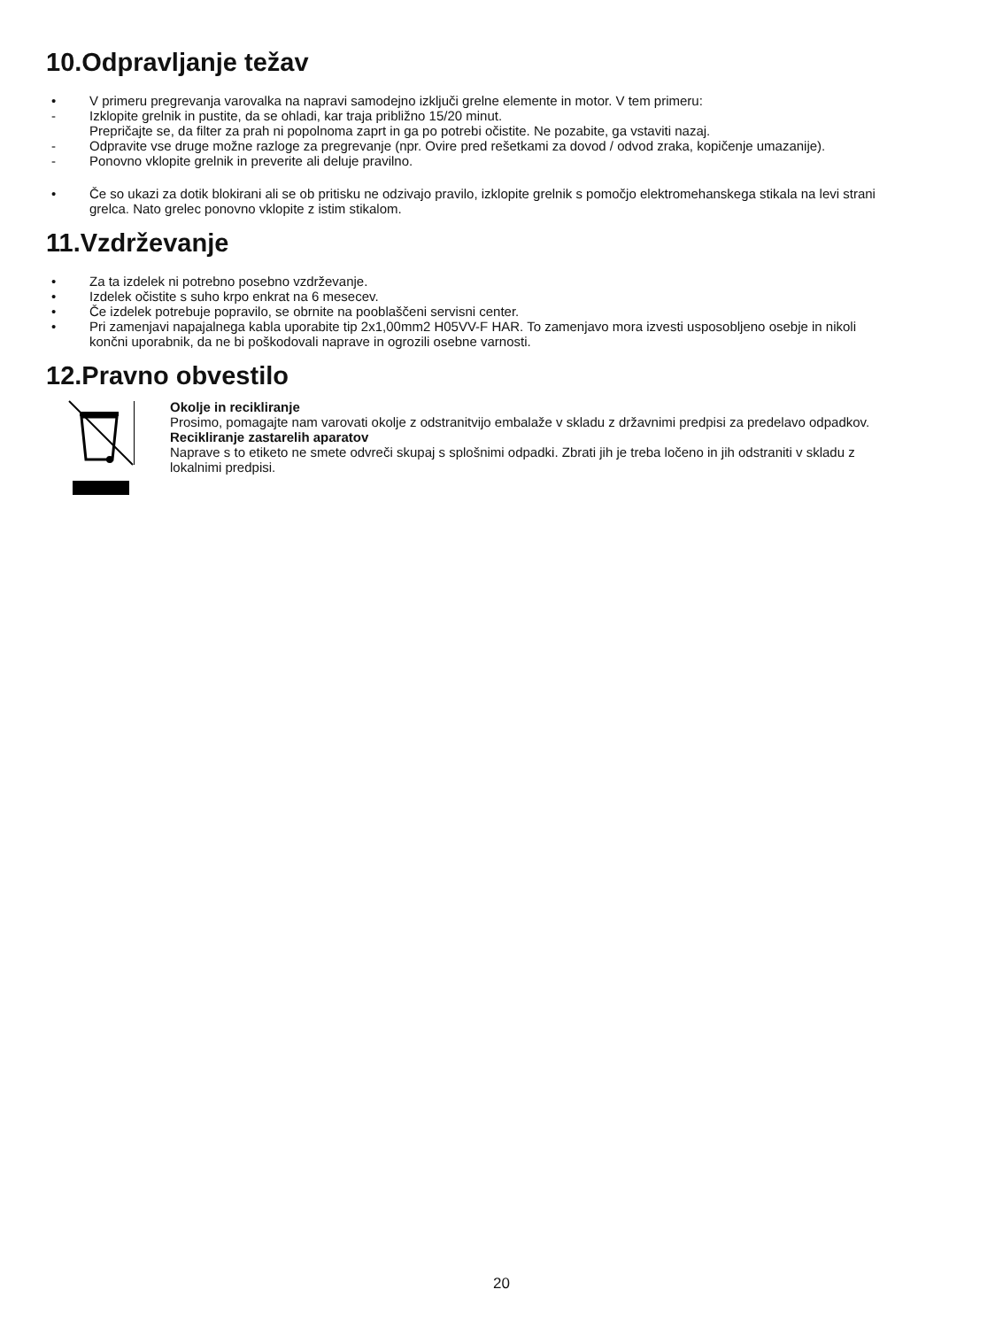10.Odpravljanje težav
• V primeru pregrevanja varovalka na napravi samodejno izključi grelne elemente in motor. V tem primeru:
- Izklopite grelnik in pustite, da se ohladi, kar traja približno 15/20 minut.
Prepričajte se, da filter za prah ni popolnoma zaprt in ga po potrebi očistite. Ne pozabite, ga vstaviti nazaj.
- Odpravite vse druge možne razloge za pregrevanje (npr. Ovire pred rešetkami za dovod / odvod zraka, kopičenje umazanije).
- Ponovno vklopite grelnik in preverite ali deluje pravilno.
• Če so ukazi za dotik blokirani ali se ob pritisku ne odzivajo pravilo, izklopite grelnik s pomočjo elektromehanskega stikala na levi strani grelca. Nato grelec ponovno vklopite z istim stikalom.
11.Vzdrževanje
• Za ta izdelek ni potrebno posebno vzdrževanje.
• Izdelek očistite s suho krpo enkrat na 6 mesecev.
• Če izdelek potrebuje popravilo, se obrnite na pooblaščeni servisni center.
• Pri zamenjavi napajalnega kabla uporabite tip 2x1,00mm2 H05VV-F HAR. To zamenjavo mora izvesti usposobljeno osebje in nikoli končni uporabnik, da ne bi poškodovali naprave in ogrozili osebne varnosti.
12.Pravno obvestilo
Okolje in recikliranje
Prosimo, pomagajte nam varovati okolje z odstranitvijo embalaže v skladu z državnimi predpisi za predelavo odpadkov.
Recikliranje zastarelih aparatov
Naprave s to etiketo ne smete odvreči skupaj s splošnimi odpadki. Zbrati jih je treba ločeno in jih odstraniti v skladu z lokalnimi predpisi.
20